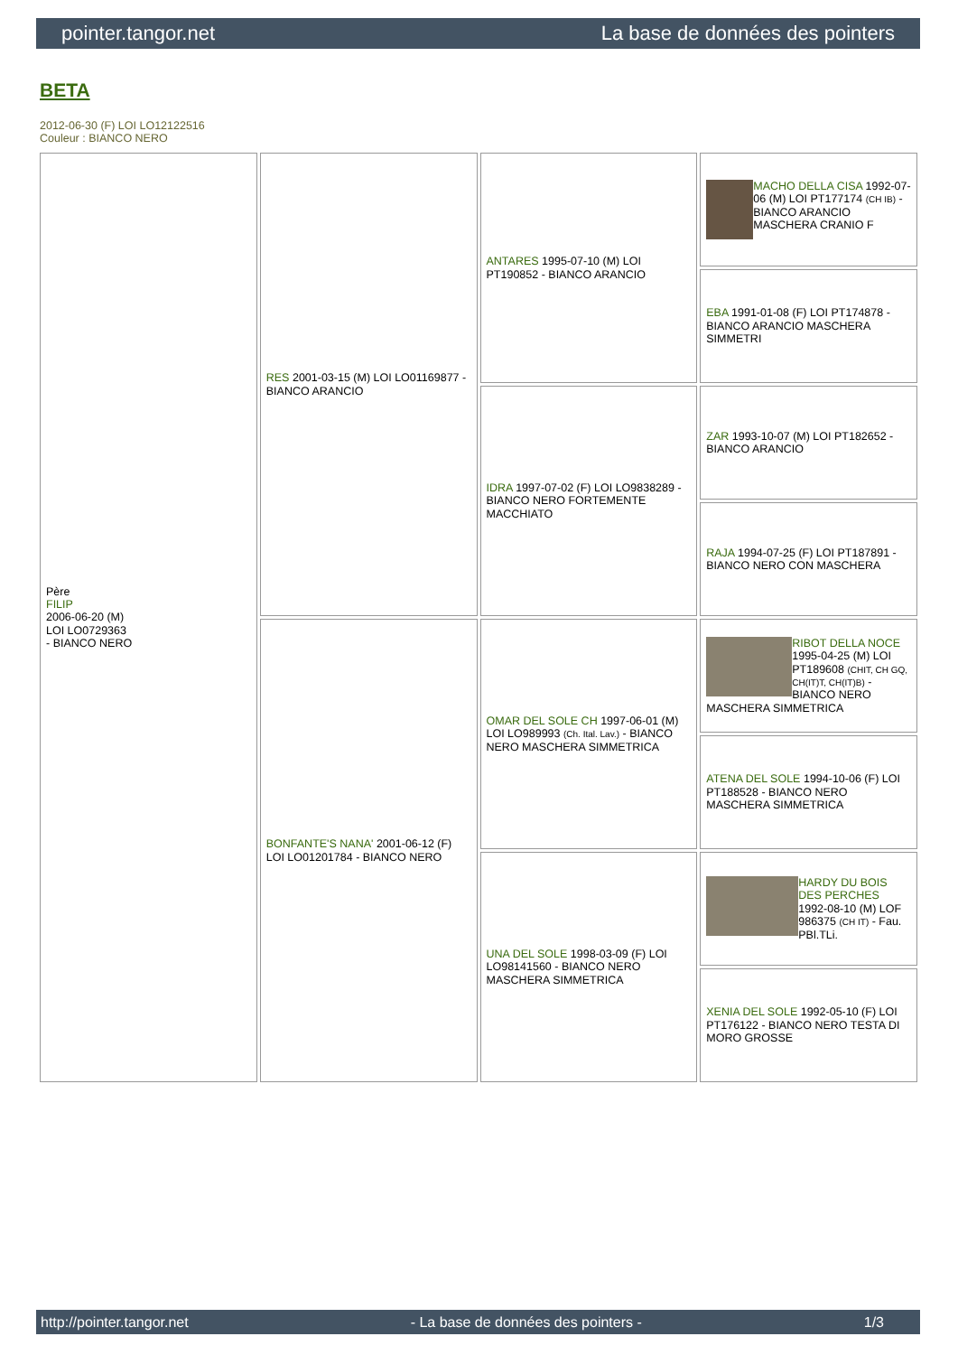pointer.tangor.net La base de données des pointers
BETA
2012-06-30 (F) LOI LO12122516
Couleur : BIANCO NERO
| Père FILIP 2006-06-20 (M) LOI LO0729363 - BIANCO NERO | RES 2001-03-15 (M) LOI LO01169877 - BIANCO ARANCIO | ANTARES 1995-07-10 (M) LOI PT190852 - BIANCO ARANCIO | MACHO DELLA CISA 1992-07-06 (M) LOI PT177174 (CH IB) - BIANCO ARANCIO MASCHERA CRANIO F |
| | | | EBA 1991-01-08 (F) LOI PT174878 - BIANCO ARANCIO MASCHERA SIMMETRI |
| | | IDRA 1997-07-02 (F) LOI LO9838289 - BIANCO NERO FORTEMENTE MACCHIATO | ZAR 1993-10-07 (M) LOI PT182652 - BIANCO ARANCIO |
| | | | RAJA 1994-07-25 (F) LOI PT187891 - BIANCO NERO CON MASCHERA |
| | BONFANTE'S NANA' 2001-06-12 (F) LOI LO01201784 - BIANCO NERO | OMAR DEL SOLE CH 1997-06-01 (M) LOI LO989993 (Ch. Ital. Lav.) - BIANCO NERO MASCHERA SIMMETRICA | RIBOT DELLA NOCE 1995-04-25 (M) LOI PT189608 (CHIT, CH GQ, CH(IT)T, CH(IT)B) - BIANCO NERO MASCHERA SIMMETRICA |
| | | | ATENA DEL SOLE 1994-10-06 (F) LOI PT188528 - BIANCO NERO MASCHERA SIMMETRICA |
| | | UNA DEL SOLE 1998-03-09 (F) LOI LO98141560 - BIANCO NERO MASCHERA SIMMETRICA | HARDY DU BOIS DES PERCHES 1992-08-10 (M) LOF 986375 (CH IT) - Fau. PBl.TLi. |
| | | | XENIA DEL SOLE 1992-05-10 (F) LOI PT176122 - BIANCO NERO TESTA DI MORO GROSSE |
http://pointer.tangor.net - La base de données des pointers - 1/3